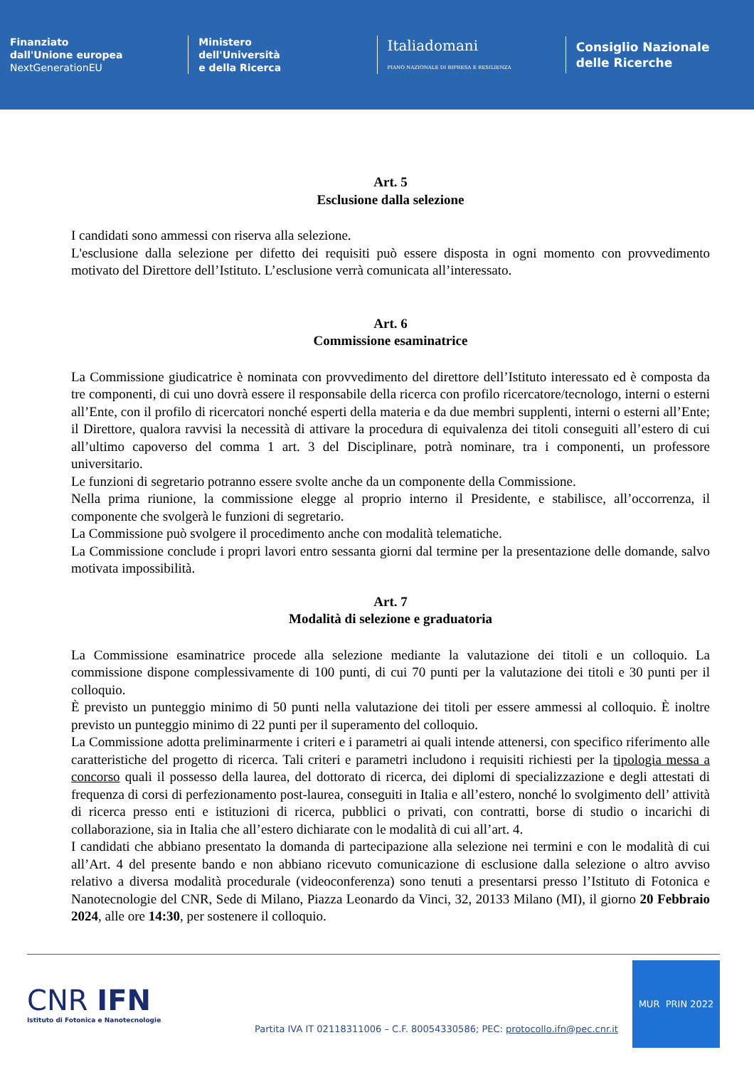Finanziato
dall'Unione europea
NextGenerationEU
Ministero
dell'Università
e della Ricerca
Italiadomani
PIANO NAZIONALE DI RIPRESA E RESILIENZA
Consiglio Nazionale
delle Ricerche
Art. 5
Esclusione dalla selezione
I candidati sono ammessi con riserva alla selezione.
L'esclusione dalla selezione per difetto dei requisiti può essere disposta in ogni momento con provvedimento motivato del Direttore dell’Istituto. L’esclusione verrà comunicata all’interessato.
Art. 6
Commissione esaminatrice
La Commissione giudicatrice è nominata con provvedimento del direttore dell’Istituto interessato ed è composta da tre componenti, di cui uno dovrà essere il responsabile della ricerca con profilo ricercatore/tecnologo, interni o esterni all’Ente, con il profilo di ricercatori nonché esperti della materia e da due membri supplenti, interni o esterni all’Ente; il Direttore, qualora ravvisi la necessità di attivare la procedura di equivalenza dei titoli conseguiti all’estero di cui all’ultimo capoverso del comma 1 art. 3 del Disciplinare, potrà nominare, tra i componenti, un professore universitario.
Le funzioni di segretario potranno essere svolte anche da un componente della Commissione.
Nella prima riunione, la commissione elegge al proprio interno il Presidente, e stabilisce, all’occorrenza, il componente che svolgerà le funzioni di segretario.
La Commissione può svolgere il procedimento anche con modalità telematiche.
La Commissione conclude i propri lavori entro sessanta giorni dal termine per la presentazione delle domande, salvo motivata impossibilità.
Art. 7
Modalità di selezione e graduatoria
La Commissione esaminatrice procede alla selezione mediante la valutazione dei titoli e un colloquio. La commissione dispone complessivamente di 100 punti, di cui 70 punti per la valutazione dei titoli e 30 punti per il colloquio.
È previsto un punteggio minimo di 50 punti nella valutazione dei titoli per essere ammessi al colloquio. È inoltre previsto un punteggio minimo di 22 punti per il superamento del colloquio.
La Commissione adotta preliminarmente i criteri e i parametri ai quali intende attenersi, con specifico riferimento alle caratteristiche del progetto di ricerca. Tali criteri e parametri includono i requisiti richiesti per la tipologia messa a concorso quali il possesso della laurea, del dottorato di ricerca, dei diplomi di specializzazione e degli attestati di frequenza di corsi di perfezionamento post-laurea, conseguiti in Italia e all’estero, nonché lo svolgimento dell’ attività di ricerca presso enti e istituzioni di ricerca, pubblici o privati, con contratti, borse di studio o incarichi di collaborazione, sia in Italia che all’estero dichiarate con le modalità di cui all’art. 4.
I candidati che abbiano presentato la domanda di partecipazione alla selezione nei termini e con le modalità di cui all’Art. 4 del presente bando e non abbiano ricevuto comunicazione di esclusione dalla selezione o altro avviso relativo a diversa modalità procedurale (videoconferenza) sono tenuti a presentarsi presso l’Istituto di Fotonica e Nanotecnologie del CNR, Sede di Milano, Piazza Leonardo da Vinci, 32, 20133 Milano (MI), il giorno 20 Febbraio 2024, alle ore 14:30, per sostenere il colloquio.
CNR IFN
Istituto di Fotonica e Nanotecnologie
Partita IVA IT 02118311006 – C.F. 80054330586; PEC: protocollo.ifn@pec.cnr.it
MUR PRIN 2022